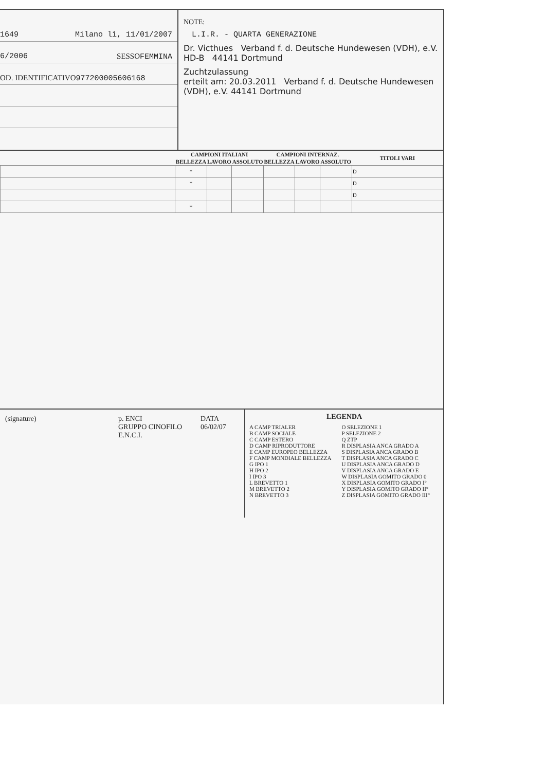1649 Milano lì, 11/01/2007
6/2006 SESSOFEMMINA
OD. IDENTIFICATIVO977200005606168
NOTE:
L.I.R. - QUARTA GENERAZIONE
Dr. Victhues Verband f. d. Deutsche Hundewesen (VDH), e.V.
HD-B 44141 Dortmund
Zuchtzulassung
erteilt am: 20.03.2011 Verband f. d. Deutsche Hundewesen (VDH), e.V. 44141 Dortmund
| | CAMPIONI ITALIANI | | | CAMPIONI INTERNAZ. | | | TITOLI VARI |
| --- | --- | --- | --- | --- | --- | --- | --- |
| | BELLEZZA | LAVORO | ASSOLUTO | BELLEZZA | LAVORO | ASSOLUTO | |
| | * | | | | | | D |
| | * | | | | | | D |
| | | | | | | | D |
| | * | | | | | | |
(signature) p. ENCI
GRUPPO CINOFILO
E.N.C.I.
DATA
06/02/07
LEGENDA
A CAMP TRIALER
B CAMP SOCIALE
C CAMP ESTERO
D CAMP RIPRODUTTORE
E CAMP EUROPEO BELLEZZA
F CAMP MONDIALE BELLEZZA
G IPO 1
H IPO 2
I IPO 3
L BREVETTO 1
M BREVETTO 2
N BREVETTO 3
O SELEZIONE 1
P SELEZIONE 2
Q ZTP
R DISPLASIA ANCA GRADO A
S DISPLASIA ANCA GRADO B
T DISPLASIA ANCA GRADO C
U DISPLASIA ANCA GRADO D
V DISPLASIA ANCA GRADO E
W DISPLASIA GOMITO GRADO 0
X DISPLASIA GOMITO GRADO I°
Y DISPLASIA GOMITO GRADO II°
Z DISPLASIA GOMITO GRADO III°